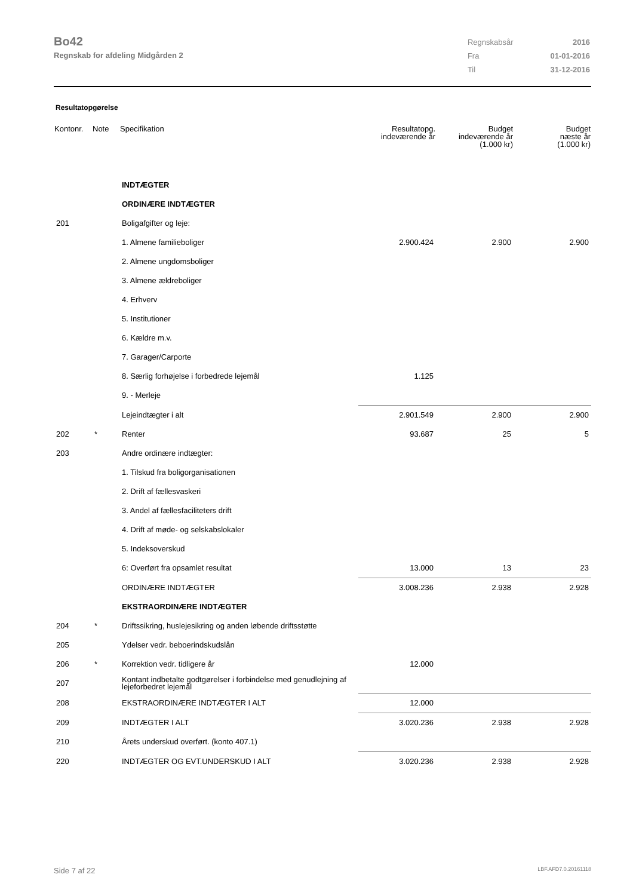Bo42
Regnskab for afdeling Midgården 2
| Regnskabsår | 2016 |
| Fra | 01-01-2016 |
| Til | 31-12-2016 |
Resultatopgørelse
| Kontonr. | Note | Specifikation | Resultatopg. indeværende år | Budget indeværende år (1.000 kr) | Budget næste år (1.000 kr) |
| --- | --- | --- | --- | --- | --- |
| | | INDTÆGTER | | | |
| | | ORDINÆRE INDTÆGTER | | | |
| 201 | | Boligafgifter og leje: | | | |
| | | 1. Almene familieboliger | 2.900.424 | 2.900 | 2.900 |
| | | 2. Almene ungdomsboliger | | | |
| | | 3. Almene ældreboliger | | | |
| | | 4. Erhverv | | | |
| | | 5. Institutioner | | | |
| | | 6. Kældre m.v. | | | |
| | | 7. Garager/Carporte | | | |
| | | 8. Særlig forhøjelse i forbedrede lejemål | 1.125 | | |
| | | 9. - Merleje | | | |
| | | Lejeindtægter i alt | 2.901.549 | 2.900 | 2.900 |
| 202 | * | Renter | 93.687 | 25 | 5 |
| 203 | | Andre ordinære indtægter: | | | |
| | | 1. Tilskud fra boligorganisationen | | | |
| | | 2. Drift af fællesvaskeri | | | |
| | | 3. Andel af fællesfaciliteters drift | | | |
| | | 4. Drift af møde- og selskabslokaler | | | |
| | | 5. Indeksoverskud | | | |
| | | 6: Overført fra opsamlet resultat | 13.000 | 13 | 23 |
| | | ORDINÆRE INDTÆGTER | 3.008.236 | 2.938 | 2.928 |
| | | EKSTRAORDINÆRE INDTÆGTER | | | |
| 204 | * | Driftssikring, huslejesikring og anden løbende driftsstøtte | | | |
| 205 | | Ydelser vedr. beboerindskudslån | | | |
| 206 | * | Korrektion vedr. tidligere år | 12.000 | | |
| 207 | | Kontant indbetalte godtgørelser i forbindelse med genudlejning af lejeforbedret lejemål | | | |
| 208 | | EKSTRAORDINÆRE INDTÆGTER I ALT | 12.000 | | |
| 209 | | INDTÆGTER I ALT | 3.020.236 | 2.938 | 2.928 |
| 210 | | Årets underskud overført. (konto 407.1) | | | |
| 220 | | INDTÆGTER OG EVT.UNDERSKUD I ALT | 3.020.236 | 2.938 | 2.928 |
Side 7 af 22 LBF.AFD7.0.20161118